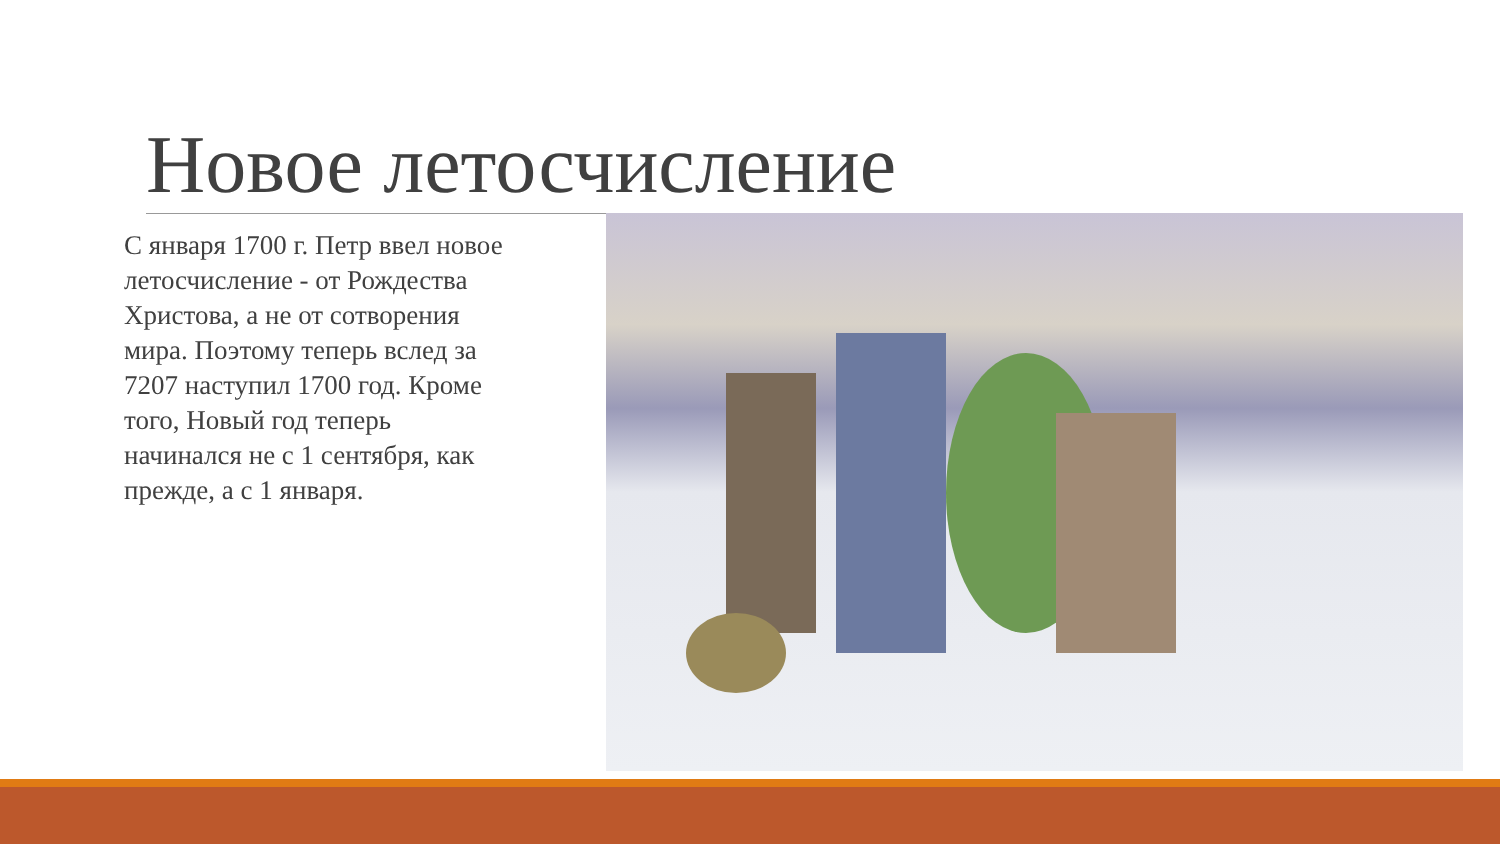Новое летосчисление
С января 1700 г. Петр ввел новое летосчисление - от Рождества Христова, а не от сотворения мира. Поэтому теперь вслед за 7207 наступил 1700 год. Кроме того, Новый год теперь начинался не с 1 сентября, как прежде, а с 1 января.